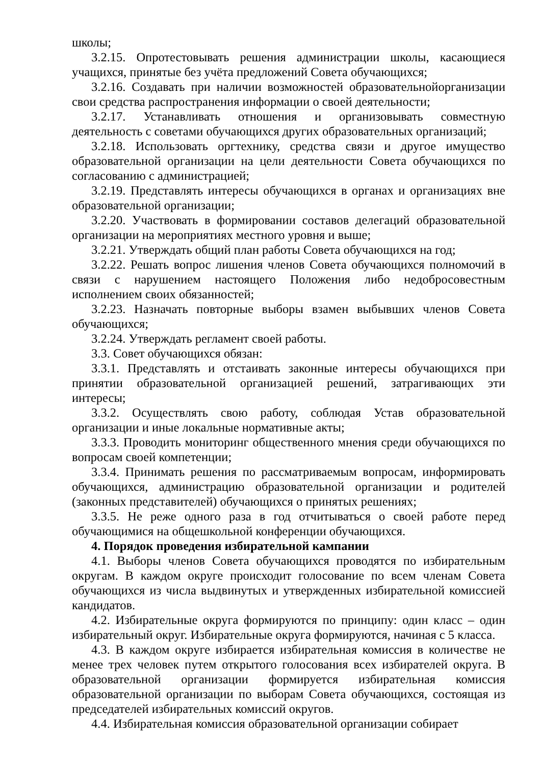школы;
3.2.15. Опротестовывать решения администрации школы, касающиеся учащихся, принятые без учёта предложений Совета обучающихся;
3.2.16. Создавать при наличии возможностей образовательнойорганизации свои средства распространения информации о своей деятельности;
3.2.17. Устанавливать отношения и организовывать совместную деятельность с советами обучающихся других образовательных организаций;
3.2.18. Использовать оргтехнику, средства связи и другое имущество образовательной организации на цели деятельности Совета обучающихся по согласованию с администрацией;
3.2.19. Представлять интересы обучающихся в органах и организациях вне образовательной организации;
3.2.20. Участвовать в формировании составов делегаций образовательной организации на мероприятиях местного уровня и выше;
3.2.21. Утверждать общий план работы Совета обучающихся на год;
3.2.22. Решать вопрос лишения членов Совета обучающихся полномочий в связи с нарушением настоящего Положения либо недобросовестным исполнением своих обязанностей;
3.2.23. Назначать повторные выборы взамен выбывших членов Совета обучающихся;
3.2.24. Утверждать регламент своей работы.
3.3. Совет обучающихся обязан:
3.3.1. Представлять и отстаивать законные интересы обучающихся при принятии образовательной организацией решений, затрагивающих эти интересы;
3.3.2. Осуществлять свою работу, соблюдая Устав образовательной организации и иные локальные нормативные акты;
3.3.3. Проводить мониторинг общественного мнения среди обучающихся по вопросам своей компетенции;
3.3.4. Принимать решения по рассматриваемым вопросам, информировать обучающихся, администрацию образовательной организации и родителей (законных представителей) обучающихся о принятых решениях;
3.3.5. Не реже одного раза в год отчитываться о своей работе перед обучающимися на общешкольной конференции обучающихся.
4. Порядок проведения избирательной кампании
4.1. Выборы членов Совета обучающихся проводятся по избирательным округам. В каждом округе происходит голосование по всем членам Совета обучающихся из числа выдвинутых и утвержденных избирательной комиссией кандидатов.
4.2. Избирательные округа формируются по принципу: один класс – один избирательный округ. Избирательные округа формируются, начиная с 5 класса.
4.3. В каждом округе избирается избирательная комиссия в количестве не менее трех человек путем открытого голосования всех избирателей округа. В образовательной организации формируется избирательная комиссия образовательной организации по выборам Совета обучающихся, состоящая из председателей избирательных комиссий округов.
4.4. Избирательная комиссия образовательной организации собирает